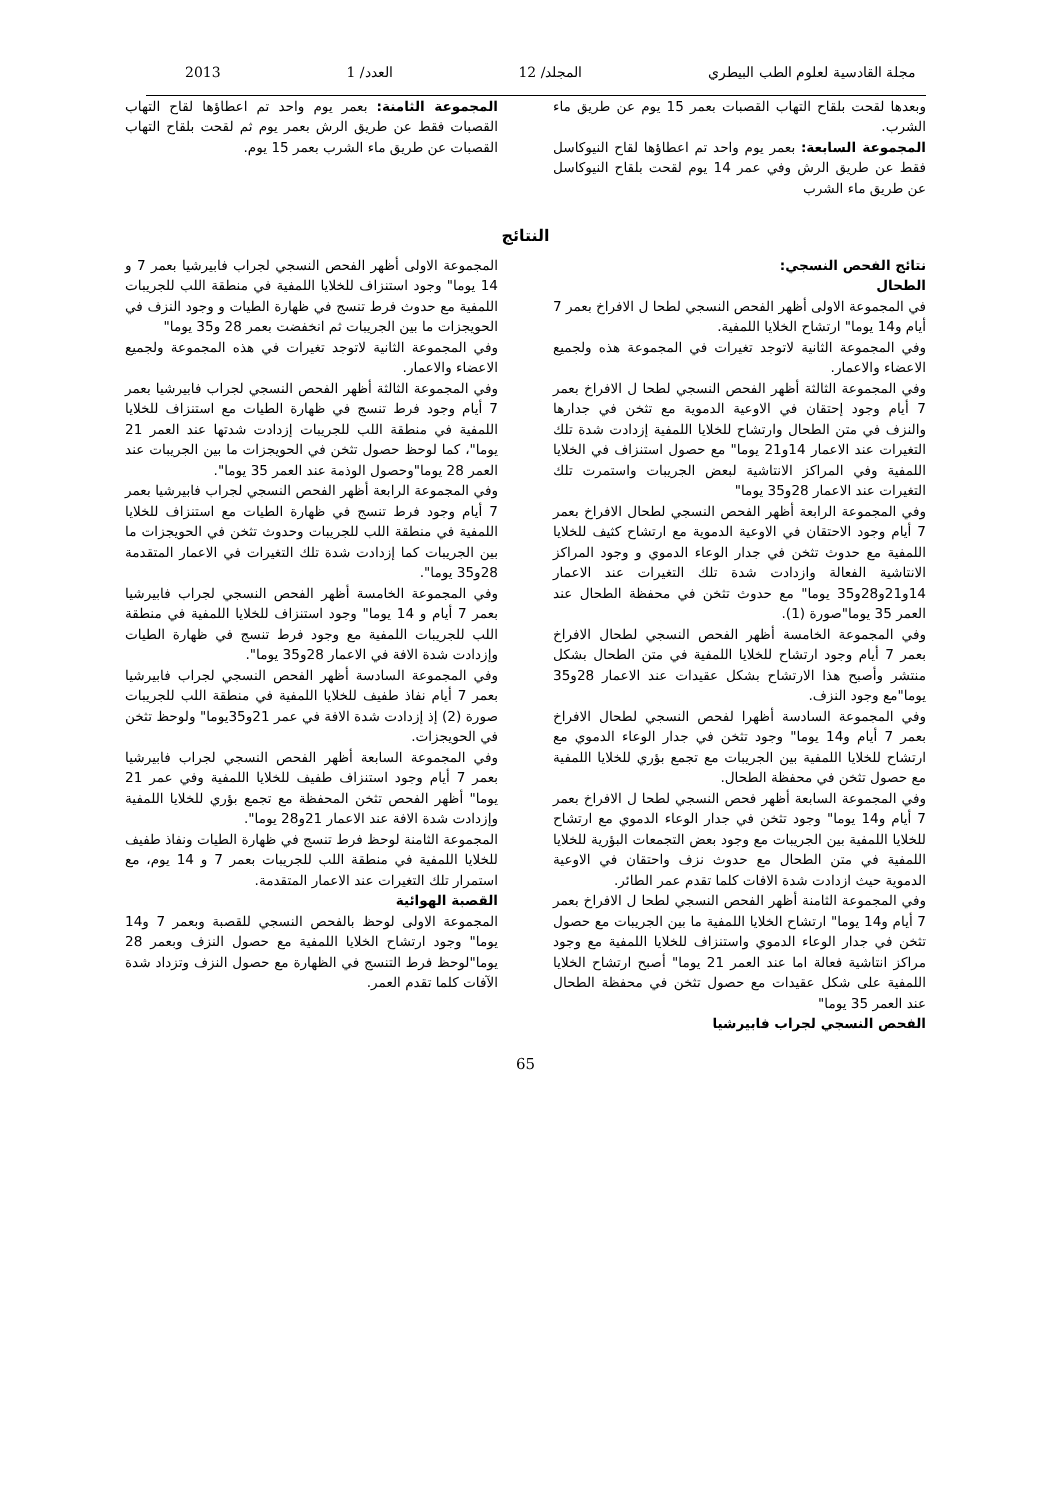مجلة القادسية لعلوم الطب البيطري المجلد/ 12 العدد/ 1 2013
وبعدها لقحت بلقاح التهاب القصبات بعمر 15 يوم عن طريق ماء الشرب.
المجموعة السابعة: بعمر يوم واحد تم اعطاؤها لقاح النيوكاسل فقط عن طريق الرش وفي عمر 14 يوم لقحت بلقاح النيوكاسل عن طريق ماء الشرب
المجموعة الثامنة: بعمر يوم واحد تم اعطاؤها لقاح التهاب القصبات فقط عن طريق الرش بعمر يوم ثم لقحت بلقاح التهاب القصبات عن طريق ماء الشرب بعمر 15 يوم.
النتائج
نتائج الفحص النسجي:
الطحال
في المجموعة الاولى أظهر الفحص النسجي لطحا ل الافراخ بعمر 7 أيام و14 يوما" ارتشاح الخلايا اللمفية.
وفي المجموعة الثانية لاتوجد تغيرات في المجموعة هذه ولجميع الاعضاء والاعمار.
وفي المجموعة الثالثة أظهر الفحص النسجي لطحا ل الافراخ بعمر 7 أيام وجود إحتقان في الاوعية الدموية مع تثخن في جدارها والنزف في متن الطحال وارتشاح للخلايا اللمفية إزدادت شدة تلك التغيرات عند الاعمار 14و21 يوما" مع حصول استنزاف في الخلايا اللمفية وفي المراكز الانتاشية لبعض الجريبات واستمرت تلك التغيرات عند الاعمار 28و35 يوما"
وفي المجموعة الرابعة أظهر الفحص النسجي لطحال الافراخ بعمر 7 أيام وجود الاحتقان في الاوعية الدموية مع ارتشاح كثيف للخلايا اللمفية مع حدوث تثخن في جدار الوعاء الدموي و وجود المراكز الانتاشية الفعالة وازدادت شدة تلك التغيرات عند الاعمار 14و21و28و35 يوما" مع حدوث تثخن في محفظة الطحال عند العمر 35 يوما"صورة (1).
وفي المجموعة الخامسة أظهر الفحص النسجي لطحال الافراخ بعمر 7 أيام وجود ارتشاح للخلايا اللمفية في متن الطحال بشكل منتشر وأصبح هذا الارتشاح بشكل عقيدات عند الاعمار 28و35 يوما"مع وجود النزف.
وفي المجموعة السادسة أظهرا لفحص النسجي لطحال الافراخ بعمر 7 أيام و14 يوما" وجود تثخن في جدار الوعاء الدموي مع ارتشاح للخلايا اللمفية بين الجريبات مع تجمع بؤري للخلايا اللمفية مع حصول تثخن في محفظة الطحال.
وفي المجموعة السابعة أظهر فحص النسجي لطحا ل الافراخ بعمر 7 أيام و14 يوما" وجود تثخن في جدار الوعاء الدموي مع ارتشاح للخلايا اللمفية بين الجريبات مع وجود بعض التجمعات البؤرية للخلايا اللمفية في متن الطحال مع حدوث نزف واحتقان في الاوعية الدموية حيث ازدادت شدة الافات كلما تقدم عمر الطائر.
وفي المجموعة الثامنة أظهر الفحص النسجي لطحا ل الافراخ بعمر 7 أيام و14 يوما" ارتشاح الخلايا اللمفية ما بين الجريبات مع حصول تثخن في جدار الوعاء الدموي واستنزاف للخلايا اللمفية مع وجود مراكز انتاشية فعالة اما عند العمر 21 يوما" أصبح ارتشاح الخلايا اللمفية على شكل عقيدات مع حصول تثخن في محفظة الطحال عند العمر 35 يوما"
الفحص النسجي لجراب فابيرشيا
المجموعة الاولى أظهر الفحص النسجي لجراب فابيرشيا بعمر 7 و 14 يوما" وجود استنزاف للخلايا اللمفية في منطقة اللب للجريبات اللمفية مع حدوث فرط تنسج في ظهارة الطيات و وجود النزف في الحويجزات ما بين الجريبات ثم انخفضت بعمر 28 و35 يوما"
وفي المجموعة الثانية لاتوجد تغيرات في هذه المجموعة ولجميع الاعضاء والاعمار.
وفي المجموعة الثالثة أظهر الفحص النسجي لجراب فابيرشيا بعمر 7 أيام وجود فرط تنسج في ظهارة الطيات مع استنزاف للخلايا اللمفية في منطقة اللب للجريبات إزدادت شدتها عند العمر 21 يوما"، كما لوحظ حصول تثخن في الحويجزات ما بين الجريبات عند العمر 28 يوما"وحصول الوذمة عند العمر 35 يوما".
وفي المجموعة الرابعة أظهر الفحص النسجي لجراب فابيرشيا بعمر 7 أيام وجود فرط تنسج في ظهارة الطيات مع استنزاف للخلايا اللمفية في منطقة اللب للجريبات وحدوث تثخن في الحويجزات ما بين الجريبات كما إزدادت شدة تلك التغيرات في الاعمار المتقدمة 28و35 يوما".
وفي المجموعة الخامسة أظهر الفحص النسجي لجراب فابيرشيا بعمر 7 أيام و 14 يوما" وجود استنزاف للخلايا اللمفية في منطقة اللب للجريبات اللمفية مع وجود فرط تنسج في ظهارة الطيات وإزدادت شدة الافة في الاعمار 28و35 يوما".
وفي المجموعة السادسة أظهر الفحص النسجي لجراب فابيرشيا بعمر 7 أيام نفاذ طفيف للخلايا اللمفية في منطقة اللب للجريبات صورة (2) إذ إزدادت شدة الافة في عمر 21و35يوما" ولوحظ تثخن في الحويجزات.
وفي المجموعة السابعة أظهر الفحص النسجي لجراب فابيرشيا بعمر 7 أيام وجود استنزاف طفيف للخلايا اللمفية وفي عمر 21 يوما" أظهر الفحص تثخن المحفظة مع تجمع بؤري للخلايا اللمفية وإزدادت شدة الافة عند الاعمار 21و28 يوما".
المجموعة الثامنة لوحظ فرط تنسج في ظهارة الطيات ونفاذ طفيف للخلايا اللمفية في منطقة اللب للجريبات بعمر 7 و 14 يوم، مع استمرار تلك التغيرات عند الاعمار المتقدمة.
القصبة الهوائية
المجموعة الاولى لوحظ بالفحص النسجي للقصبة وبعمر 7 و14 يوما" وجود ارتشاح الخلايا اللمفية مع حصول النزف وبعمر 28 يوما"لوحظ فرط التنسج في الظهارة مع حصول النزف وتزداد شدة الآفات كلما تقدم العمر.
65